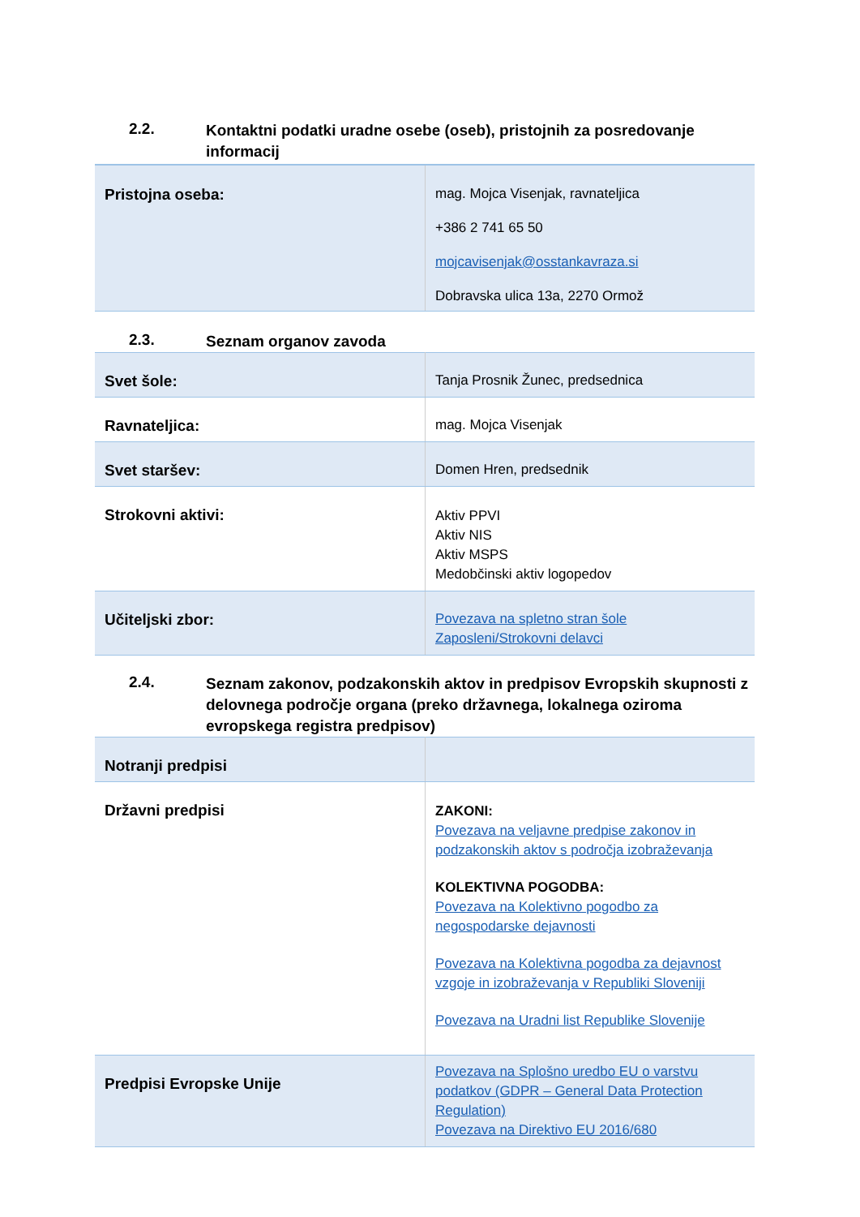2.2. Kontaktni podatki uradne osebe (oseb), pristojnih za posredovanje informacij
| Pristojna oseba: | mag. Mojca Visenjak, ravnateljica +386 2 741 65 50 mojcavisenjak@osstankavraza.si Dobravska ulica 13a, 2270 Ormož |
2.3. Seznam organov zavoda
| Svet šole: | Tanja Prosnik Žunec, predsednica |
| Ravnateljica: | mag. Mojca Visenjak |
| Svet staršev: | Domen Hren, predsednik |
| Strokovni aktivi: | Aktiv PPVI Aktiv NIS Aktiv MSPS Medobčinski aktiv logopedov |
| Učiteljski zbor: | Povezava na spletno stran šole Zaposleni/Strokovni delavci |
2.4. Seznam zakonov, podzakonskih aktov in predpisov Evropskih skupnosti z delovnega področje organa (preko državnega, lokalnega oziroma evropskega registra predpisov)
| Notranji predpisi | |
| Državni predpisi | ZAKONI: Povezava na veljavne predpise zakonov in podzakonskih aktov s področja izobraževanja KOLEKTIVNA POGODBA: Povezava na Kolektivno pogodbo za negospodarske dejavnosti Povezava na Kolektivna pogodba za dejavnost vzgoje in izobraževanja v Republiki Sloveniji Povezava na Uradni list Republike Slovenije |
| Predpisi Evropske Unije | Povezava na Splošno uredbo EU o varstvu podatkov (GDPR – General Data Protection Regulation) Povezava na Direktivo EU 2016/680 |